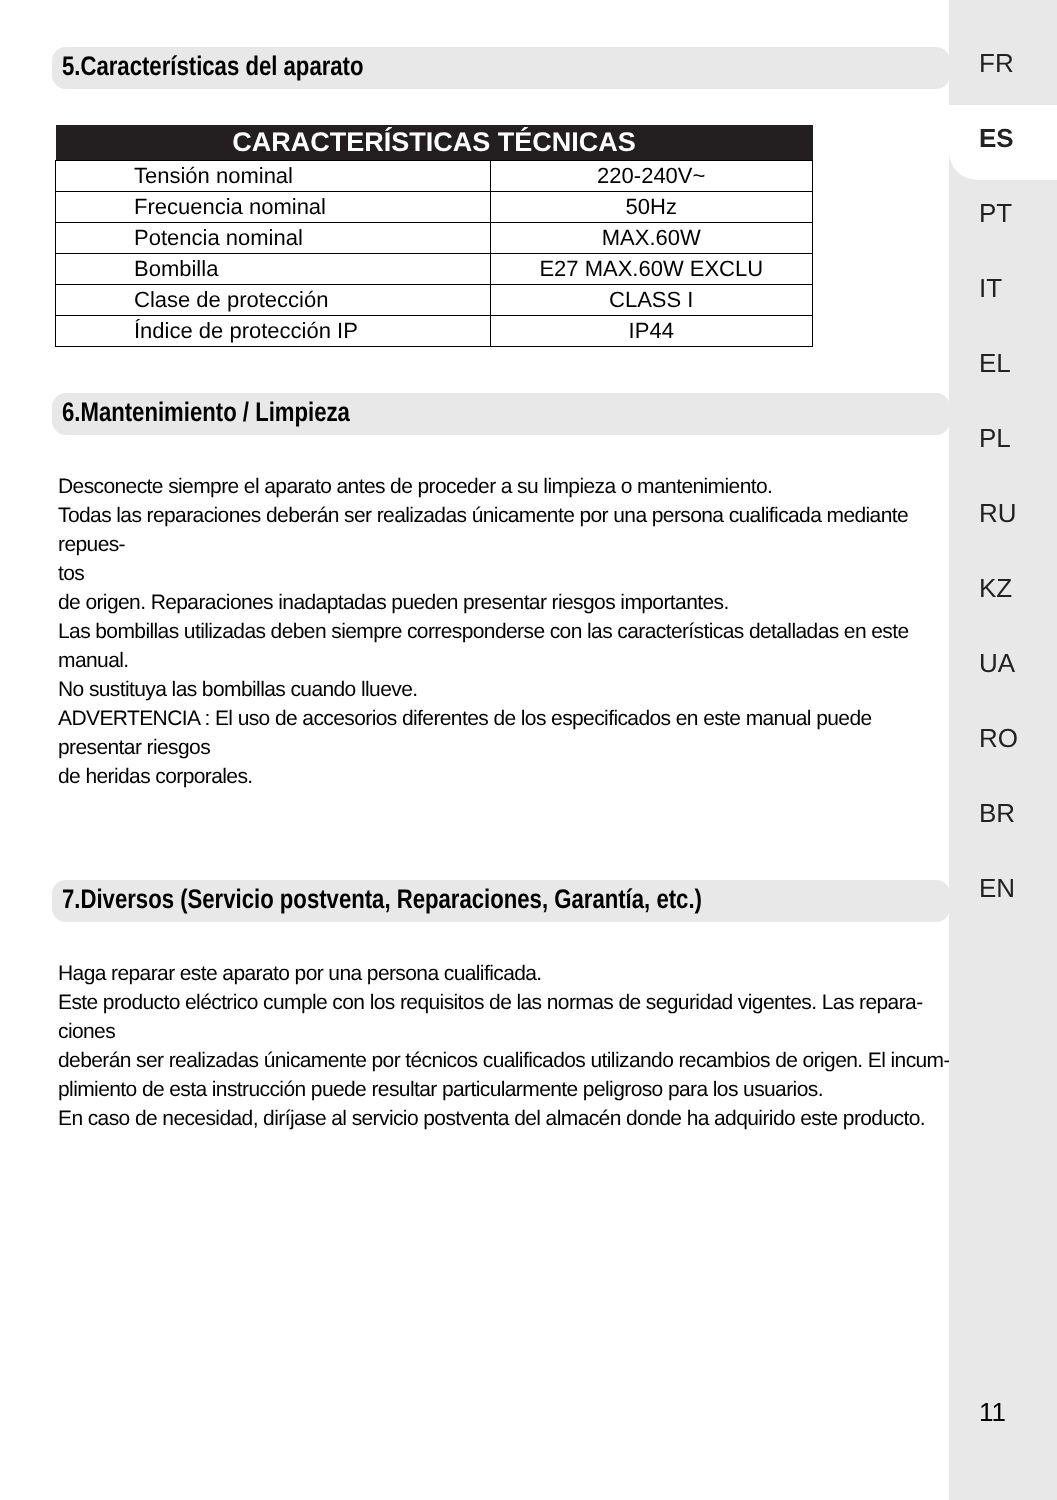5.Características del aparato
| CARACTERÍSTICAS TÉCNICAS | |
| --- | --- |
| Tensión nominal | 220-240V~ |
| Frecuencia nominal | 50Hz |
| Potencia nominal | MAX.60W |
| Bombilla | E27 MAX.60W EXCLU |
| Clase de protección | CLASS I |
| Índice de protección IP | IP44 |
6.Mantenimiento / Limpieza
Desconecte siempre el aparato antes de proceder a su limpieza o mantenimiento.
Todas las reparaciones deberán ser realizadas únicamente por una persona cualificada mediante repues-
tos
de origen. Reparaciones inadaptadas pueden presentar riesgos importantes.
Las bombillas utilizadas deben siempre corresponderse con las características detalladas en este manual.
No sustituya las bombillas cuando llueve.
ADVERTENCIA : El uso de accesorios diferentes de los especificados en este manual puede presentar riesgos
de heridas corporales.
7.Diversos (Servicio postventa, Reparaciones, Garantía, etc.)
Haga reparar este aparato por una persona cualificada.
Este producto eléctrico cumple con los requisitos de las normas de seguridad vigentes. Las repara-
ciones
deberán ser realizadas únicamente por técnicos cualificados utilizando recambios de origen. El incum-
plimiento de esta instrucción puede resultar particularmente peligroso para los usuarios.
En caso de necesidad, diríjase al servicio postventa del almacén donde ha adquirido este producto.
FR
ES
PT
IT
EL
PL
RU
KZ
UA
RO
BR
EN
11